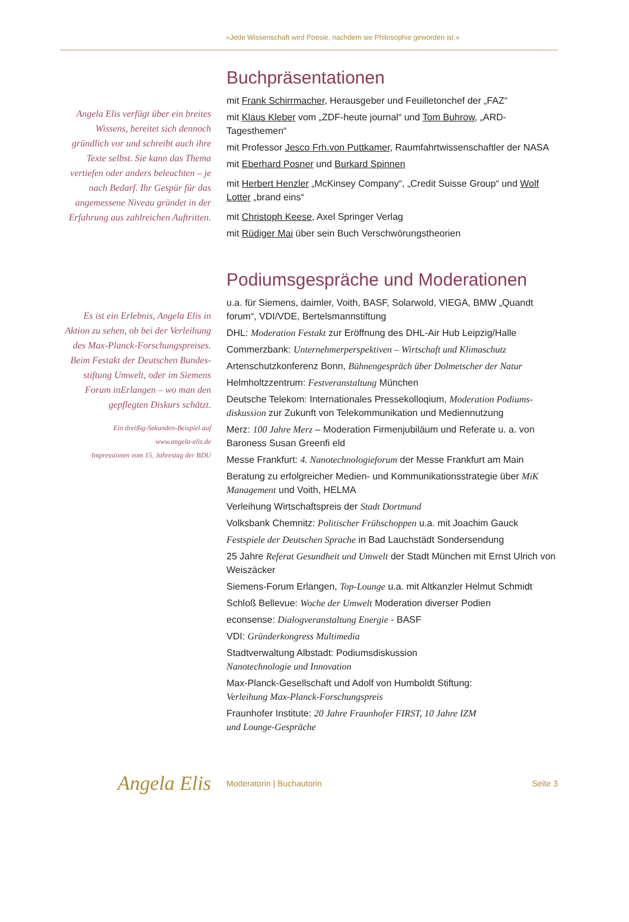»Jede Wissenschaft wird Poesie, nachdem sie Philosophie geworden ist.«
Angela Elis verfügt über ein breites Wissens, bereitet sich dennoch gründlich vor und schreibt auch ihre Texte selbst. Sie kann das Thema vertiefen oder anders beleuchten – je nach Bedarf. Ihr Gespür für das angemessene Niveau gründet in der Erfahrung aus zahlreichen Auftritten.
Buchpräsentationen
mit Frank Schirrmacher, Herausgeber und Feuilletonchef der „FAZ“
mit Klaus Kleber vom „ZDF-heute journal“ und Tom Buhrow, „ARD-Tagesthemen“
mit Professor Jesco Frh.von Puttkamer, Raumfahrtwissenschaftler der NASA
mit Eberhard Posner und Burkard Spinnen
mit Herbert Henzler „McKinsey Company“, „Credit Suisse Group“ und Wolf Lotter „brand eins“
mit Christoph Keese, Axel Springer Verlag
mit Rüdiger Mai über sein Buch Verschwörungstheorien
Es ist ein Erlebnis, Angela Elis in Aktion zu sehen, ob bei der Verleihung des Max-Planck-Forschungspreises. Beim Festakt der Deutschen Bundes-stiftung Umwelt, oder im Siemens Forum inErlangen – wo man den gepflegten Diskurs schätzt.
Ein dreißig-Sekunden-Beispiel auf
www.angela-elis.de
Impressionen vom 15. Jahrestag der BDU
Podiumsgespräche und Moderationen
u.a. für Siemens, daimler, Voith, BASF, Solarwold, VIEGA, BMW „Quandt forum“, VDI/VDE, Bertelsmannstiftung
DHL: Moderation Festakt zur Eröffnung des DHL-Air Hub Leipzig/Halle
Commerzbank: Unternehmerperspektiven – Wirtschaft und Klimaschutz
Artenschutzkonferenz Bonn, Bühnengespräch über Dolmetscher der Natur
Helmholtzzentrum: Festveranstaltung München
Deutsche Telekom: Internationales Pressekolloqium, Moderation Podiums-diskussion zur Zukunft von Telekommunikation und Mediennutzung
Merz: 100 Jahre Merz – Moderation Firmenjubiläum und Referate u. a. von Baroness Susan Greenfi eld
Messe Frankfurt: 4. Nanotechnologieforum der Messe Frankfurt am Main
Beratung zu erfolgreicher Medien- und Kommunikationsstrategie über MiK Management und Voith, HELMA
Verleihung Wirtschaftspreis der Stadt Dortmund
Volksbank Chemnitz: Politischer Frühschoppen u.a. mit Joachim Gauck
Festspiele der Deutschen Sprache in Bad Lauchstädt Sondersendung
25 Jahre Referat Gesundheit und Umwelt der Stadt München mit Ernst Ulrich von Weiszäcker
Siemens-Forum Erlangen, Top-Lounge u.a. mit Altkanzler Helmut Schmidt
Schloß Bellevue: Woche der Umwelt Moderation diverser Podien
econsense: Dialogveranstaltung Energie - BASF
VDI: Gründerkongress Multimedia
Stadtverwaltung Albstadt: Podiumsdiskussion
Nanotechnologie und Innovation
Max-Planck-Gesellschaft und Adolf von Humboldt Stiftung:
Verleihung Max-Planck-Forschungspreis
Fraunhofer Institute: 20 Jahre Fraunhofer FIRST, 10 Jahre IZM
und Lounge-Gespräche
Angela Elis
Moderatorin | Buchautorin Seite 3